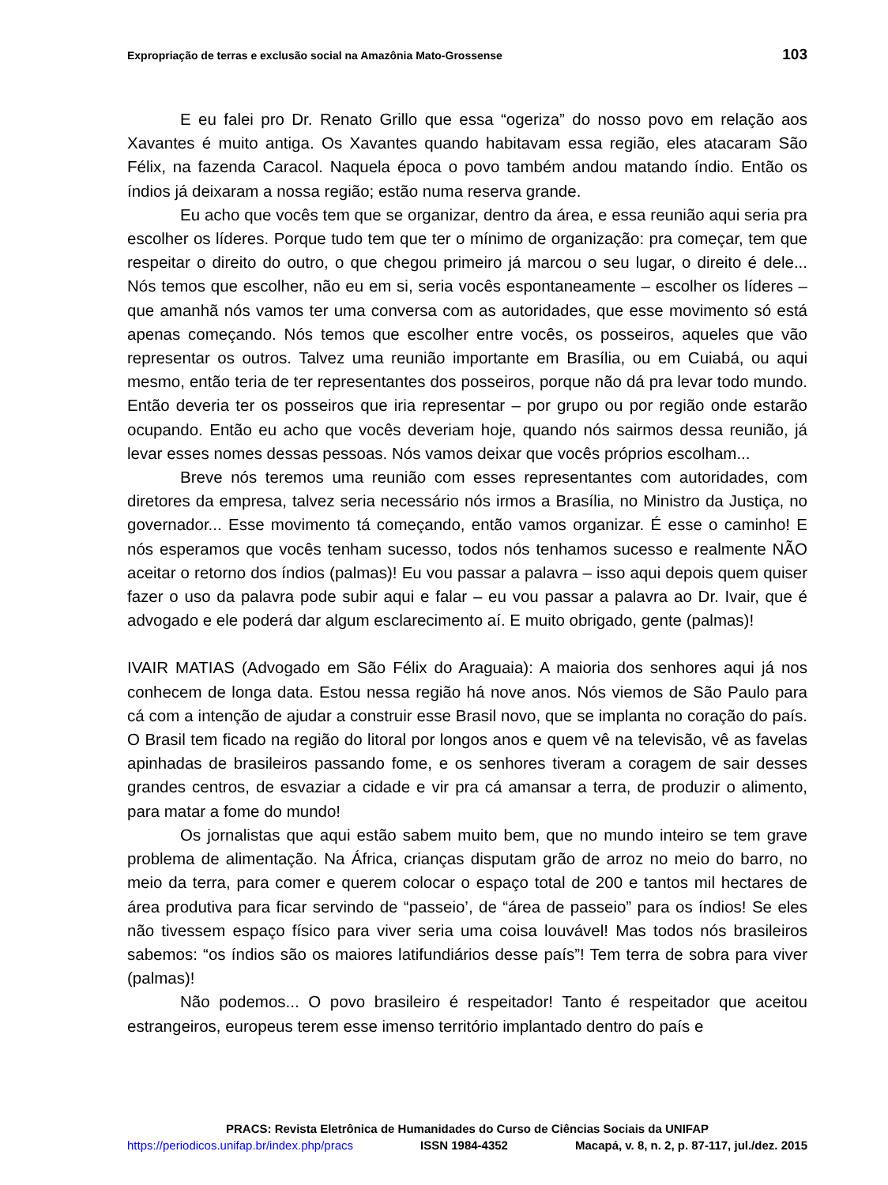Expropriação de terras e exclusão social na Amazônia Mato-Grossense 103
E eu falei pro Dr. Renato Grillo que essa “ogeriza” do nosso povo em relação aos Xavantes é muito antiga. Os Xavantes quando habitavam essa região, eles atacaram São Félix, na fazenda Caracol. Naquela época o povo também andou matando índio. Então os índios já deixaram a nossa região; estão numa reserva grande.
Eu acho que vocês tem que se organizar, dentro da área, e essa reunião aqui seria pra escolher os líderes. Porque tudo tem que ter o mínimo de organização: pra começar, tem que respeitar o direito do outro, o que chegou primeiro já marcou o seu lugar, o direito é dele... Nós temos que escolher, não eu em si, seria vocês espontaneamente – escolher os líderes – que amanhã nós vamos ter uma conversa com as autoridades, que esse movimento só está apenas começando. Nós temos que escolher entre vocês, os posseiros, aqueles que vão representar os outros. Talvez uma reunião importante em Brasília, ou em Cuiabá, ou aqui mesmo, então teria de ter representantes dos posseiros, porque não dá pra levar todo mundo. Então deveria ter os posseiros que iria representar – por grupo ou por região onde estarão ocupando. Então eu acho que vocês deveriam hoje, quando nós sairmos dessa reunião, já levar esses nomes dessas pessoas. Nós vamos deixar que vocês próprios escolham...
Breve nós teremos uma reunião com esses representantes com autoridades, com diretores da empresa, talvez seria necessário nós irmos a Brasília, no Ministro da Justiça, no governador... Esse movimento tá começando, então vamos organizar. É esse o caminho! E nós esperamos que vocês tenham sucesso, todos nós tenhamos sucesso e realmente NÃO aceitar o retorno dos índios (palmas)! Eu vou passar a palavra – isso aqui depois quem quiser fazer o uso da palavra pode subir aqui e falar – eu vou passar a palavra ao Dr. Ivair, que é advogado e ele poderá dar algum esclarecimento aí. E muito obrigado, gente (palmas)!
IVAIR MATIAS (Advogado em São Félix do Araguaia): A maioria dos senhores aqui já nos conhecem de longa data. Estou nessa região há nove anos. Nós viemos de São Paulo para cá com a intenção de ajudar a construir esse Brasil novo, que se implanta no coração do país. O Brasil tem ficado na região do litoral por longos anos e quem vê na televisão, vê as favelas apinhadas de brasileiros passando fome, e os senhores tiveram a coragem de sair desses grandes centros, de esvaziar a cidade e vir pra cá amansar a terra, de produzir o alimento, para matar a fome do mundo!
Os jornalistas que aqui estão sabem muito bem, que no mundo inteiro se tem grave problema de alimentação. Na África, crianças disputam grão de arroz no meio do barro, no meio da terra, para comer e querem colocar o espaço total de 200 e tantos mil hectares de área produtiva para ficar servindo de “passeio’, de “área de passeio” para os índios! Se eles não tivessem espaço físico para viver seria uma coisa louvável! Mas todos nós brasileiros sabemos: “os índios são os maiores latifundiários desse país”! Tem terra de sobra para viver (palmas)!
Não podemos... O povo brasileiro é respeitador! Tanto é respeitador que aceitou estrangeiros, europeus terem esse imenso território implantado dentro do país e
PRACS: Revista Eletrônica de Humanidades do Curso de Ciências Sociais da UNIFAP
https://periodicos.unifap.br/index.php/pracs ISSN 1984-4352 Macapá, v. 8, n. 2, p. 87-117, jul./dez. 2015